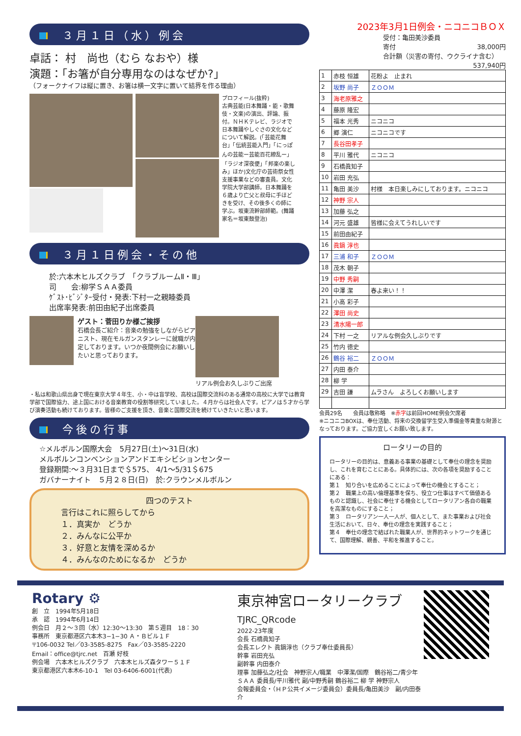３月１日（水）例会
卓話： 村　尚也（むら なおや）様
演題：「お箸が自分専用なのはなぜか?」
（フォークナイフは縦に置き、お箸は横一文字に置いて結界を作る理由）
プロフィール(抜粋)
古典芸能(日本舞踊・能・歌舞伎・文楽)の演出、評論、振付。ＮＨＫテレビ、ラジオで日本舞踊やしぐさの文化などについて解説。(「芸能花舞台」「伝統芸能入門」「にっぽんの芸能ー芸能百花繚乱ー」「ラジオ深夜便」「邦楽の楽しみ」ほか)文化庁の芸術祭女性支援事業などの審査員。文化学院大学部講師。日本舞踊を６歳より亡父と叔母に手ほどきを受け、その後多くの師に学ぶ。坂東流幹部師範。(舞踊家名＝坂東鼓登治)
３月１日例会・その他
於:六本木ヒルズクラブ　「クラブルームⅡ・Ⅲ」
司　　会:柳学ＳＡＡ委員
ｹﾞｽﾄ･ﾋﾞｼﾞﾀｰ受付・発表:下村一之親睦委員
出席率発表:前田由紀子出席委員
ゲスト：菅田りか様ご挨拶
石橋会長ご紹介：音楽の勉強をしながらピアニスト、現在モルガンスタンレーに就職が内定しております。いつか夜間例会にお願いしたいと思っております。
リアル例会お久しぶりご出席
・私は和歌山県出身で現在東京大学４年生、小・中は盲学校、高校は国際交流科のある通常の高校に大学では教育学部で国際協力、途上国における音楽教育の役割等研究していました。４月からは社会人です。ピアノは５才から学び演奏活動も続けております。皆様のご支援を頂き、音楽と国際交流を続けていきたいと思います。
今後の行事
☆メルボルン国際大会　5月27日(土)〜31日(水)
メルボルンコンベンションアンドエキシビションセンター
登録期間:〜３月31日まで＄575、 4/1〜5/31＄675
ガバナーナイト　５月２８日(日)　於:クラウンメルボルン
四つのテスト
言行はこれに照らしてから
１．真実か　どうか
２．みんなに公平か
３．好意と友情を深めるか
４．みんなのためになるか　どうか
2023年3月1日例会・ニコニコＢＯＸ
受付：亀田美沙委員
寄付 38,000円
合計額（災害の寄付、ウクライナ含む） 537,940円
| 1 | 赤枝 恒雄 | 花粉よ 止まれ |
| 2 | 坂野 尚子 | ＺＯＯＭ |
| 3 | 海老原雅之 | |
| 4 | 藤原 隆宏 | |
| 5 | 福本 光秀 | ニコニコ |
| 6 | 郷 演仁 | ニコニコです |
| 7 | 長谷田孝子 | |
| 8 | 平川 雅代 | ニコニコ |
| 9 | 石橋眞知子 | |
| 10 | 岩田 充弘 | |
| 11 | 亀田 美沙 | 村様 本日楽しみにしております。ニコニコ |
| 12 | 神野 宗人 | |
| 13 | 加藤 弘之 | |
| 14 | 河元 盛雄 | 皆様に会えてうれしいです |
| 15 | 前田由紀子 | |
| 16 | 眞鍋 淳也 | |
| 17 | 三浦 和子 | ＺＯＯＭ |
| 18 | 茂木 朝子 | |
| 19 | 中野 秀嗣 | |
| 20 | 中澤 潔 | 春よ来い！！ |
| 21 | 小高 彩子 | |
| 22 | 澤田 尚史 | |
| 23 | 清水陽一郎 | |
| 24 | 下村 一之 | リアルな例会久しぶりです |
| 25 | 竹内 徳史 | |
| 26 | 鶴谷 裕二 | ＺＯＯＭ |
| 27 | 内田 泰介 | |
| 28 | 柳 学 | |
| 29 | 吉田 謙 | ムラさん よろしくお願いします |
会員29名　　会員は敬称略　※赤字は前回HOME例会欠席者
※ニコニコBOXは、奉仕活動、将来の交換留学生受入準備金等貴重な財源となっております。ご協力宜しくお願い致します。
ロータリーの目的
ロータリーの目的は、意義ある事業の基礎として奉仕の理念を奨励し、これを育むことにある。具体的には、次の各項を奨励することにある：
第１　知り合いを広めることによって奉仕の機会とすること；
第２　職業上の高い倫理基準を保ち、役立つ仕事はすべて価値あるものと認識し、社会に奉仕する機会としてロータリアン各自の職業を高潔なものにすること；
第３　ロータリアン一人一人が、個人として、また事業および社会生活において、日々、奉仕の理念を実践すること；
第４　奉仕の理念で結ばれた職業人が、世界的ネットワークを通じて、国際理解、親善、平和を推進すること。
Rotary ⚙
創　立　1994年5月18日
承　認　1994年6月14日
例会日　月２〜３回（水）12:30〜13:30　第５週目　18：30
事務所　東京都港区六本木3−1−30 Ａ・Ｂビル１Ｆ
〒106-0032 Tel／03-3585-8275　Fax／03-3585-2220
Email：office@tjrc.net　百瀬 好枝
例会場　六本木ヒルズクラブ　六本木ヒルズ森タワー５１Ｆ
東京都港区六本木6-10-1　Tel 03-6406-6001(代表)
東京神宮ロータリークラブ TJRC_QRcode
2022-23年度
会長 石橋眞知子
会長エレクト 眞鍋淳也（クラブ奉仕委員長）
幹事 岩田充弘
副幹事 内田泰介
理事 加藤弘之/社会　神野宗人/職業　中澤潔/国際　鶴谷裕二/青少年
ＳＡＡ 委員長/平川雅代 副/中野秀嗣 鶴谷裕二 柳 学 神野宗人
会報委員会・（ＨＰ公共イメージ委員会）委員長/亀田美沙　副/内田泰介